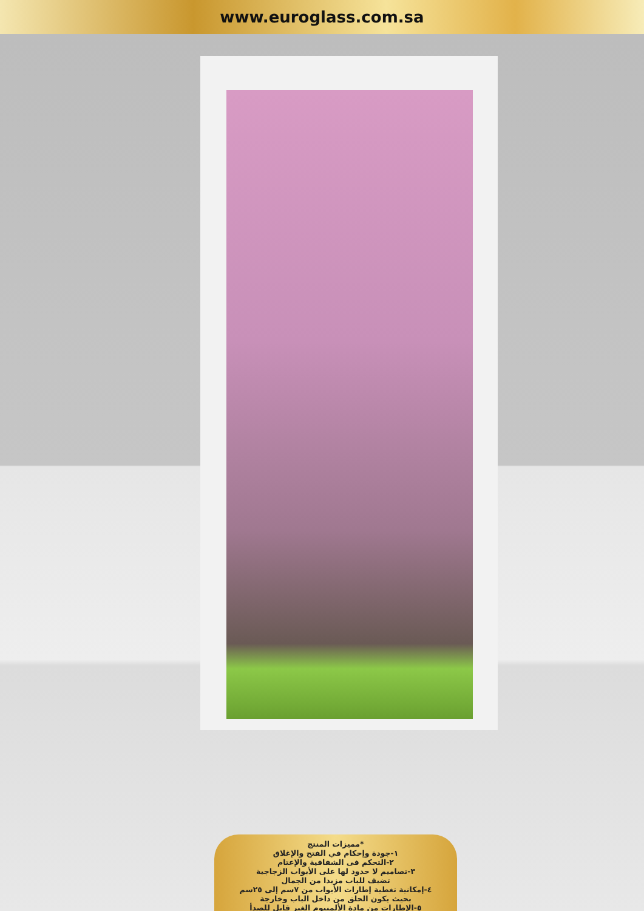www.euroglass.com.sa
*مميزات المنتج
١-جودة وإحكام في الفتح والإغلاق
٢-التحكم فى الشفافية والإعتام
٣-تصاميم لا حدود لها على الأبواب الزجاجية
تضيف للباب مزيدا من الجمال
٤-إمكانية تغطية إطارات الأبواب من ٧سم إلى ٢٥سم
بحيث يكون الحلق من داخل الباب وخارجة
٥-الإطارات من مادة الألمنيوم الغير قابل للصدأ